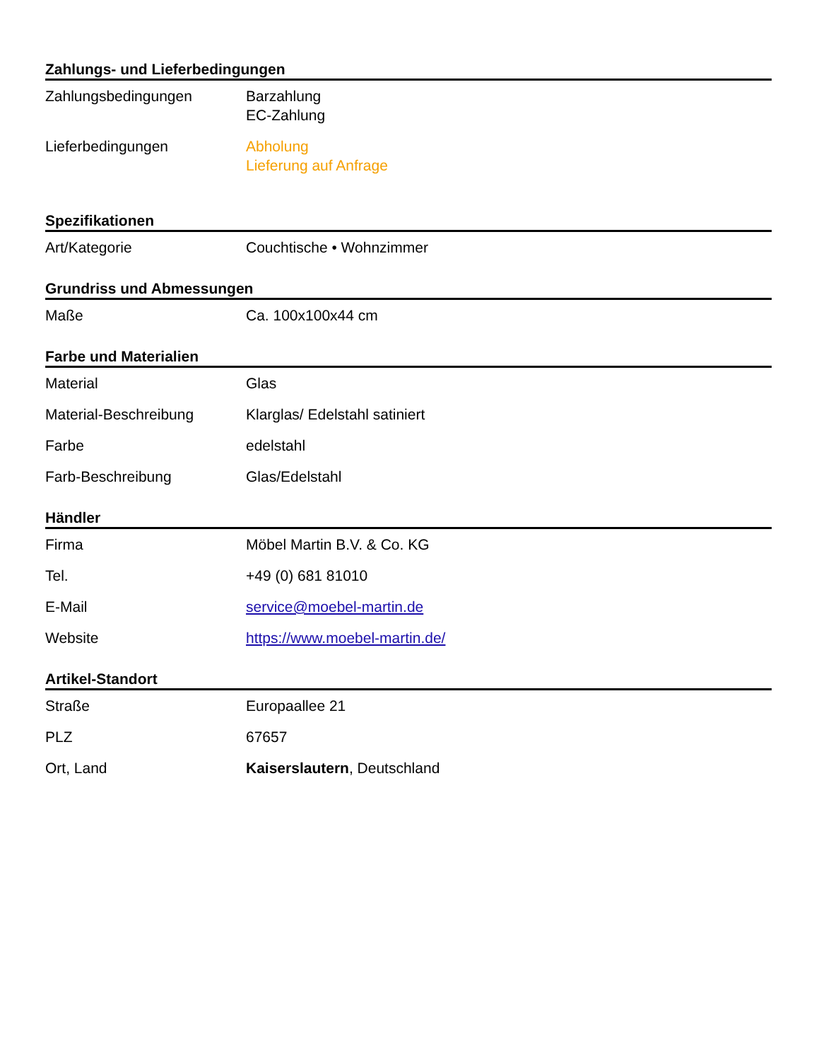Zahlungs- und Lieferbedingungen
| Zahlungsbedingungen | Barzahlung EC-Zahlung |
| Lieferbedingungen | Abholung Lieferung auf Anfrage |
Spezifikationen
| Art/Kategorie | Couchtische • Wohnzimmer |
Grundriss und Abmessungen
| Maße | Ca. 100x100x44 cm |
Farbe und Materialien
| Material | Glas |
| Material-Beschreibung | Klarglas/ Edelstahl satiniert |
| Farbe | edelstahl |
| Farb-Beschreibung | Glas/Edelstahl |
Händler
| Firma | Möbel Martin B.V. & Co. KG |
| Tel. | +49 (0) 681 81010 |
| E-Mail | service@moebel-martin.de |
| Website | https://www.moebel-martin.de/ |
Artikel-Standort
| Straße | Europaallee 21 |
| PLZ | 67657 |
| Ort, Land | Kaiserslautern , Deutschland |